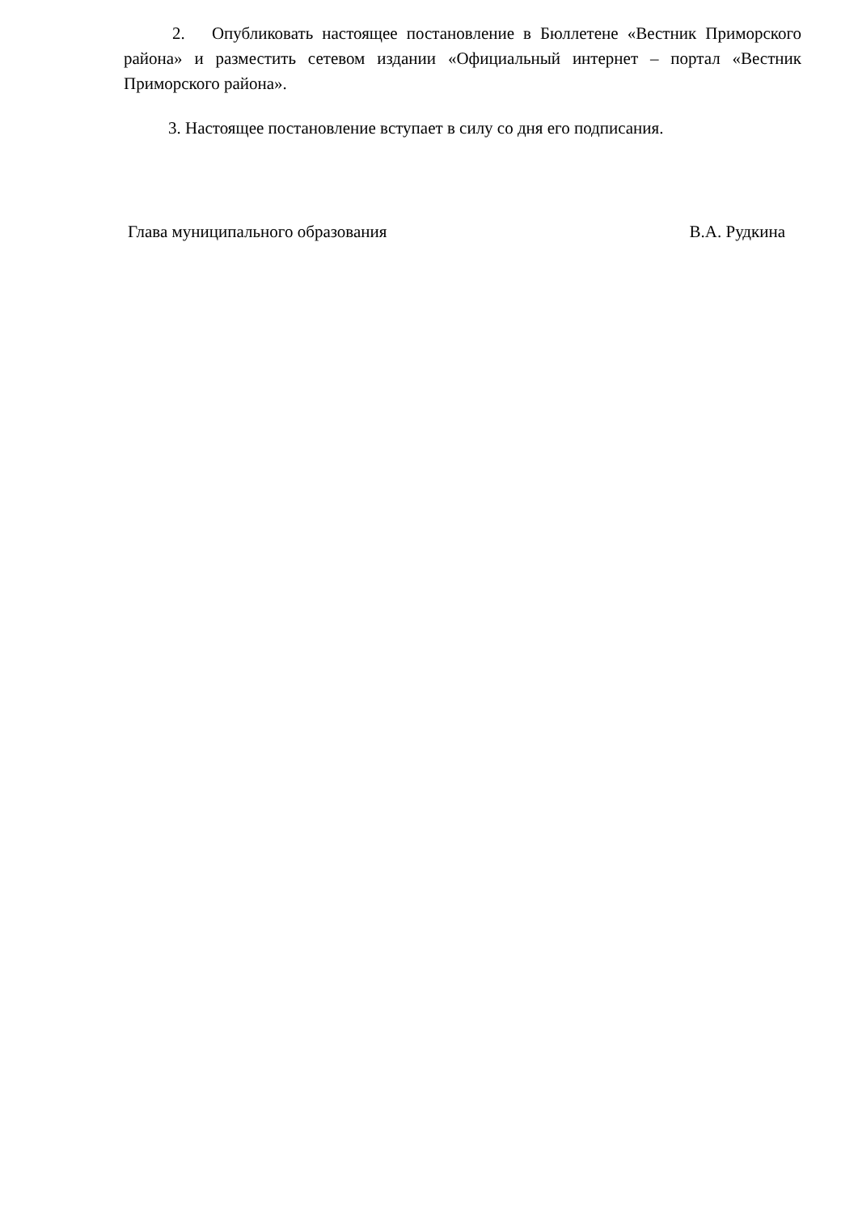2. Опубликовать настоящее постановление в Бюллетене «Вестник Приморского района» и разместить сетевом издании «Официальный интернет – портал «Вестник Приморского района».
3. Настоящее постановление вступает в силу со дня его подписания.
Глава муниципального образования В.А. Рудкина